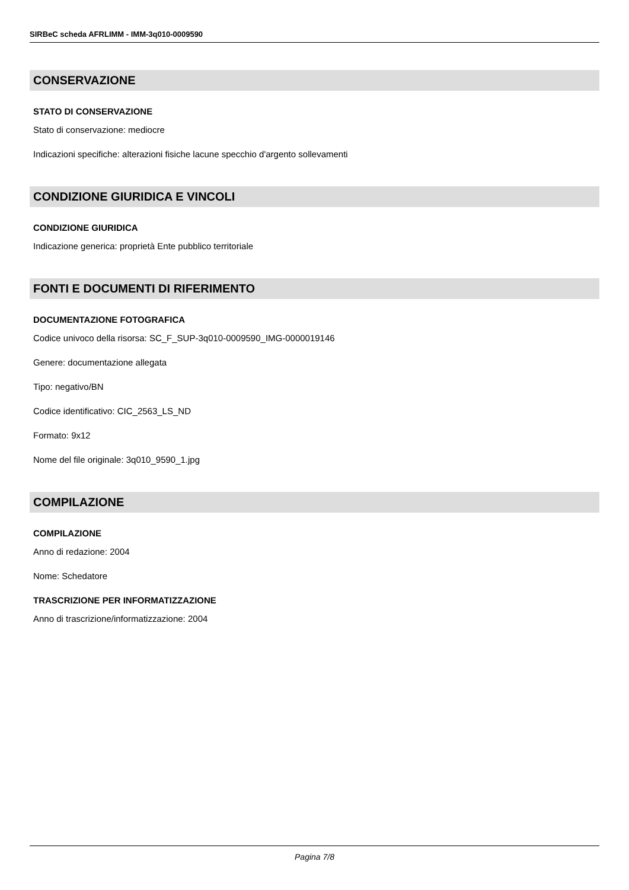SIRBeC scheda AFRLIMM - IMM-3q010-0009590
CONSERVAZIONE
STATO DI CONSERVAZIONE
Stato di conservazione: mediocre
Indicazioni specifiche: alterazioni fisiche lacune specchio d'argento sollevamenti
CONDIZIONE GIURIDICA E VINCOLI
CONDIZIONE GIURIDICA
Indicazione generica: proprietà Ente pubblico territoriale
FONTI E DOCUMENTI DI RIFERIMENTO
DOCUMENTAZIONE FOTOGRAFICA
Codice univoco della risorsa: SC_F_SUP-3q010-0009590_IMG-0000019146
Genere: documentazione allegata
Tipo: negativo/BN
Codice identificativo: CIC_2563_LS_ND
Formato: 9x12
Nome del file originale: 3q010_9590_1.jpg
COMPILAZIONE
COMPILAZIONE
Anno di redazione: 2004
Nome: Schedatore
TRASCRIZIONE PER INFORMATIZZAZIONE
Anno di trascrizione/informatizzazione: 2004
Pagina 7/8